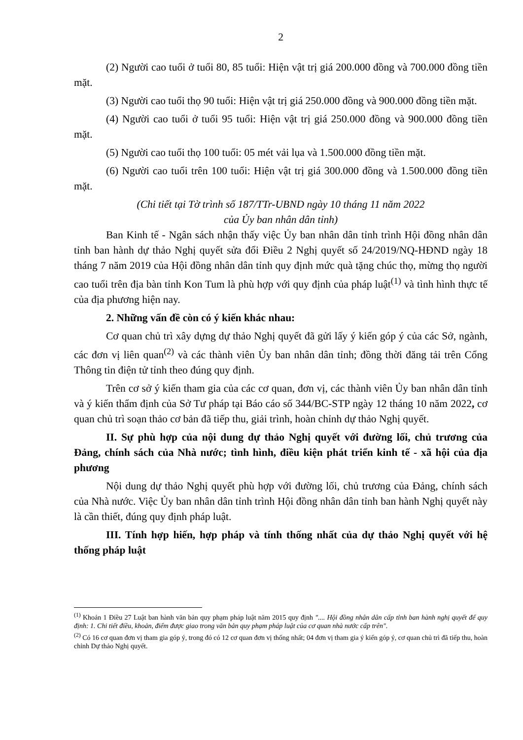2
(2) Người cao tuổi ở tuổi 80, 85 tuổi: Hiện vật trị giá 200.000 đồng và 700.000 đồng tiền mặt.
(3) Người cao tuổi thọ 90 tuổi: Hiện vật trị giá 250.000 đồng và 900.000 đồng tiền mặt.
(4) Người cao tuổi ở tuổi 95 tuổi: Hiện vật trị giá 250.000 đồng và 900.000 đồng tiền mặt.
(5) Người cao tuổi thọ 100 tuổi: 05 mét vải lụa và 1.500.000 đồng tiền mặt.
(6) Người cao tuổi trên 100 tuổi: Hiện vật trị giá 300.000 đồng và 1.500.000 đồng tiền mặt.
(Chi tiết tại Tờ trình số 187/TTr-UBND ngày 10 tháng 11 năm 2022
của Ủy ban nhân dân tỉnh)
Ban Kinh tế - Ngân sách nhận thấy việc Ủy ban nhân dân tỉnh trình Hội đồng nhân dân tỉnh ban hành dự thảo Nghị quyết sửa đổi Điều 2 Nghị quyết số 24/2019/NQ-HĐND ngày 18 tháng 7 năm 2019 của Hội đồng nhân dân tỉnh quy định mức quà tặng chúc thọ, mừng thọ người cao tuổi trên địa bàn tỉnh Kon Tum là phù hợp với quy định của pháp luật<sup>(1)</sup> và tình hình thực tế của địa phương hiện nay.
2. Những vấn đề còn có ý kiến khác nhau:
Cơ quan chủ trì xây dựng dự thảo Nghị quyết đã gửi lấy ý kiến góp ý của các Sở, ngành, các đơn vị liên quan<sup>(2)</sup> và các thành viên Ủy ban nhân dân tỉnh; đồng thời đăng tải trên Cổng Thông tin điện tử tỉnh theo đúng quy định.
Trên cơ sở ý kiến tham gia của các cơ quan, đơn vị, các thành viên Ủy ban nhân dân tỉnh và ý kiến thẩm định của Sở Tư pháp tại Báo cáo số 344/BC-STP ngày 12 tháng 10 năm 2022, cơ quan chủ trì soạn thảo cơ bản đã tiếp thu, giải trình, hoàn chỉnh dự thảo Nghị quyết.
II. Sự phù hợp của nội dung dự thảo Nghị quyết với đường lối, chủ trương của Đảng, chính sách của Nhà nước; tình hình, điều kiện phát triển kinh tế - xã hội của địa phương
Nội dung dự thảo Nghị quyết phù hợp với đường lối, chủ trương của Đảng, chính sách của Nhà nước. Việc Ủy ban nhân dân tỉnh trình Hội đồng nhân dân tỉnh ban hành Nghị quyết này là cần thiết, đúng quy định pháp luật.
III. Tính hợp hiến, hợp pháp và tính thống nhất của dự thảo Nghị quyết với hệ thống pháp luật
<sup>(1)</sup> Khoản 1 Điều 27 Luật ban hành văn bản quy phạm pháp luật năm 2015 quy định ".... Hội đồng nhân dân cấp tỉnh ban hành nghị quyết để quy định: 1. Chi tiết điều, khoản, điểm được giao trong văn bản quy phạm pháp luật của cơ quan nhà nước cấp trên".
<sup>(2)</sup> Có 16 cơ quan đơn vị tham gia góp ý, trong đó có 12 cơ quan đơn vị thống nhất; 04 đơn vị tham gia ý kiến góp ý, cơ quan chủ trì đã tiếp thu, hoàn chỉnh Dự thảo Nghị quyết.